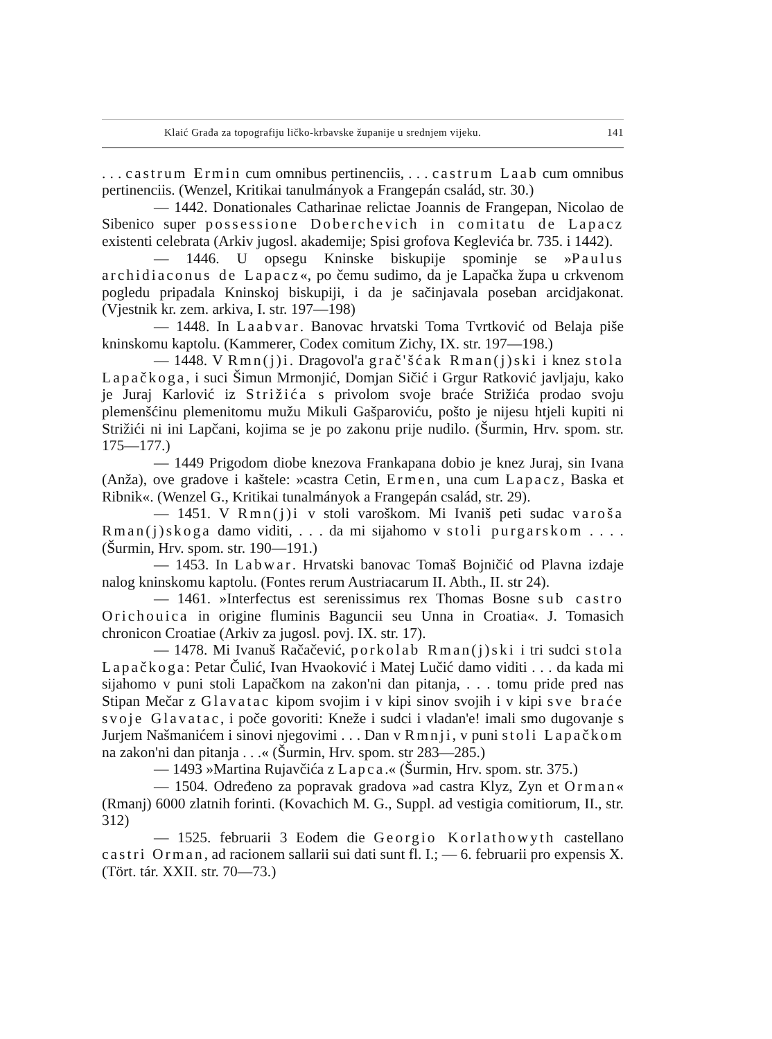Klaić Građa za topografiju ličko-krbavske županije u srednjem vijeku. 141
. . . castrum Ermin cum omnibus pertinenciis, . . . castrum Laab cum omnibus pertinenciis. (Wenzel, Kritikai tanulmányok a Frangepán család, str. 30.)
— 1442. Donationales Catharinae relictae Joannis de Frangepan, Nicolao de Sibenico super possessione Doberchevich in comitatu de Lapacz existenti celebrata (Arkiv jugosl. akademije; Spisi grofova Keglevića br. 735. i 1442).
— 1446. U opsegu Kninske biskupije spominje se »Paulus archidiaconus de Lapacz«, po čemu sudimo, da je Lapačka župa u crkvenom pogledu pripadala Kninskoj biskupiji, i da je sačinjavala poseban arcidjakonat. (Vjestnik kr. zem. arkiva, I. str. 197—198)
— 1448. In Laabvar. Banovac hrvatski Toma Tvrtković od Belaja piše kninskomu kaptolu. (Kammerer, Codex comitum Zichy, IX. str. 197—198.)
— 1448. V Rmn(j)i. Dragovol'a grač'šćak Rman(j)ski i knez stola Lapačkoga, i suci Šimun Mrmonjić, Domjan Sičić i Grgur Ratković javljaju, kako je Juraj Karlović iz Strižića s privolom svoje braće Strižića prodao svoju plemenšćinu plemenitomu mužu Mikuli Gašparoviću, pošto je nijesu htjeli kupiti ni Strižići ni ini Lapčani, kojima se je po zakonu prije nudilo. (Šurmin, Hrv. spom. str. 175—177.)
— 1449 Prigodom diobe knezova Frankapana dobio je knez Juraj, sin Ivana (Anža), ove gradove i kaštele: »castra Cetin, Ermen, una cum Lapacz, Baska et Ribnik«. (Wenzel G., Kritikai tunalmányok a Frangepán család, str. 29).
— 1451. V Rmn(j)i v stoli varoškom. Mi Ivaniš peti sudac varoša Rman(j)skoga damo viditi, . . . da mi sijahomo v stoli purgarskom . . . . (Šurmin, Hrv. spom. str. 190—191.)
— 1453. In Labwar. Hrvatski banovac Tomaš Bojničić od Plavna izdaje nalog kninskomu kaptolu. (Fontes rerum Austriacarum II. Abth., II. str 24).
— 1461. »Interfectus est serenissimus rex Thomas Bosne sub castro Orichouica in origine fluminis Baguncii seu Unna in Croatia«. J. Tomasich chronicon Croatiae (Arkiv za jugosl. povj. IX. str. 17).
— 1478. Mi Ivanuš Račačević, porkolab Rman(j)ski i tri sudci stola Lapačkoga: Petar Čulić, Ivan Hvaoković i Matej Lučić damo viditi . . . da kada mi sijahomo v puni stoli Lapačkom na zakon'ni dan pitanja, . . . tomu pride pred nas Stipan Mečar z Glavatac kipom svojim i v kipi sinov svojih i v kipi sve braće svoje Glavatac, i poče govoriti: Kneže i sudci i vladan'e! imali smo dugovanje s Jurjem Našmanićem i sinovi njegovimi . . . Dan v Rmnji, v puni stoli Lapačkom na zakon'ni dan pitanja . . .« (Šurmin, Hrv. spom. str 283—285.)
— 1493 »Martina Rujavčića z Lapca.« (Šurmin, Hrv. spom. str. 375.)
— 1504. Određeno za popravak gradova »ad castra Klyz, Zyn et Orman« (Rmanj) 6000 zlatnih forinti. (Kovachich M. G., Suppl. ad vestigia comitiorum, II., str. 312)
— 1525. februarii 3 Eodem die Georgio Korlathowyth castellano castri Orman, ad racionem sallarii sui dati sunt fl. I.; — 6. februarii pro expensis X. (Tört. tár. XXII. str. 70—73.)